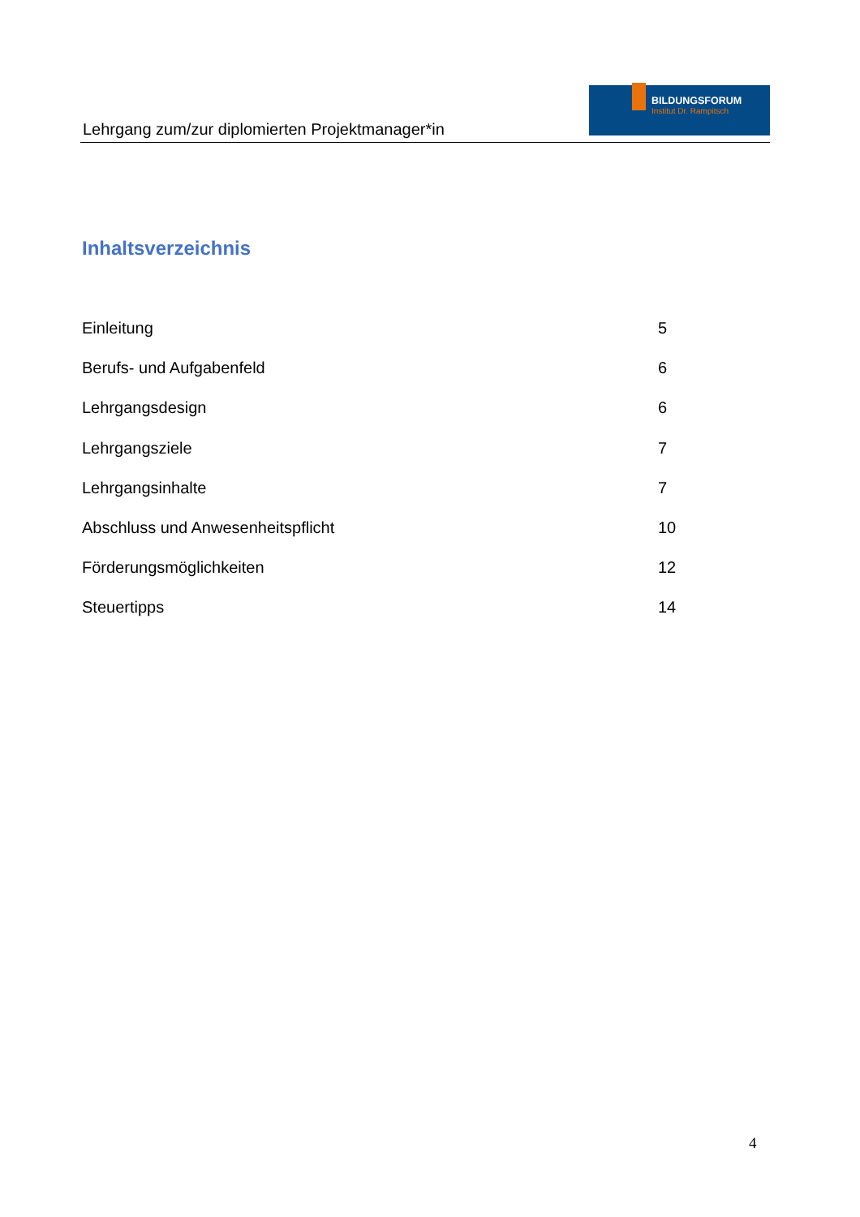Lehrgang zum/zur diplomierten Projektmanager*in
BILDUNGSFORUM
Institut Dr. Rampitsch
Inhaltsverzeichnis
Einleitung 5
Berufs- und Aufgabenfeld 6
Lehrgangsdesign 6
Lehrgangsziele 7
Lehrgangsinhalte 7
Abschluss und Anwesenheitspflicht 10
Förderungsmöglichkeiten 12
Steuertipps 14
4